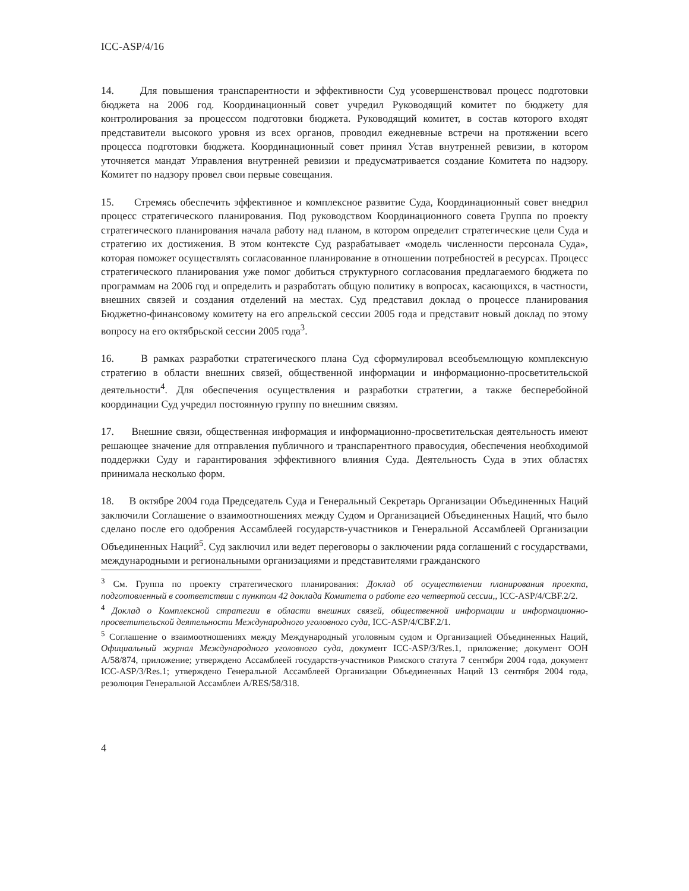ICC-ASP/4/16
14. Для повышения транспарентности и эффективности Суд усовершенствовал процесс подготовки бюджета на 2006 год. Координационный совет учредил Руководящий комитет по бюджету для контролирования за процессом подготовки бюджета. Руководящий комитет, в состав которого входят представители высокого уровня из всех органов, проводил ежедневные встречи на протяжении всего процесса подготовки бюджета. Координационный совет принял Устав внутренней ревизии, в котором уточняется мандат Управления внутренней ревизии и предусматривается создание Комитета по надзору. Комитет по надзору провел свои первые совещания.
15. Стремясь обеспечить эффективное и комплексное развитие Суда, Координационный совет внедрил процесс стратегического планирования. Под руководством Координационного совета Группа по проекту стратегического планирования начала работу над планом, в котором определит стратегические цели Суда и стратегию их достижения. В этом контексте Суд разрабатывает «модель численности персонала Суда», которая поможет осуществлять согласованное планирование в отношении потребностей в ресурсах. Процесс стратегического планирования уже помог добиться структурного согласования предлагаемого бюджета по программам на 2006 год и определить и разработать общую политику в вопросах, касающихся, в частности, внешних связей и создания отделений на местах. Суд представил доклад о процессе планирования Бюджетно-финансовому комитету на его апрельской сессии 2005 года и представит новый доклад по этому вопросу на его октябрьской сессии 2005 года<sup>3</sup>.
16. В рамках разработки стратегического плана Суд сформулировал всеобъемлющую комплексную стратегию в области внешних связей, общественной информации и информационно-просветительской деятельности<sup>4</sup>. Для обеспечения осуществления и разработки стратегии, а также бесперебойной координации Суд учредил постоянную группу по внешним связям.
17. Внешние связи, общественная информация и информационно-просветительская деятельность имеют решающее значение для отправления публичного и транспарентного правосудия, обеспечения необходимой поддержки Суду и гарантирования эффективного влияния Суда. Деятельность Суда в этих областях принимала несколько форм.
18. В октябре 2004 года Председатель Суда и Генеральный Секретарь Организации Объединенных Наций заключили Соглашение о взаимоотношениях между Судом и Организацией Объединенных Наций, что было сделано после его одобрения Ассамблеей государств-участников и Генеральной Ассамблеей Организации Объединенных Наций<sup>5</sup>. Суд заключил или ведет переговоры о заключении ряда соглашений с государствами, международными и региональными организациями и представителями гражданского
<sup>3</sup> См. Группа по проекту стратегического планирования: Доклад об осуществлении планирования проекта, подготовленный в соответствии с пунктом 42 доклада Комитета о работе его четвертой сессии,, ICC-ASP/4/CBF.2/2.
<sup>4</sup> Доклад о Комплексной стратегии в области внешних связей, общественной информации и информационно-просветительской деятельности Международного уголовного суда, ICC-ASP/4/CBF.2/1.
<sup>5</sup> Соглашение о взаимоотношениях между Международный уголовным судом и Организацией Объединенных Наций, Официальный журнал Международного уголовного суда, документ ICC-ASP/3/Res.1, приложение; документ ООН A/58/874, приложение; утверждено Ассамблеей государств-участников Римского статута 7 сентября 2004 года, документ ICC-ASP/3/Res.1; утверждено Генеральной Ассамблеей Организации Объединенных Наций 13 сентября 2004 года, резолюция Генеральной Ассамблеи A/RES/58/318.
4